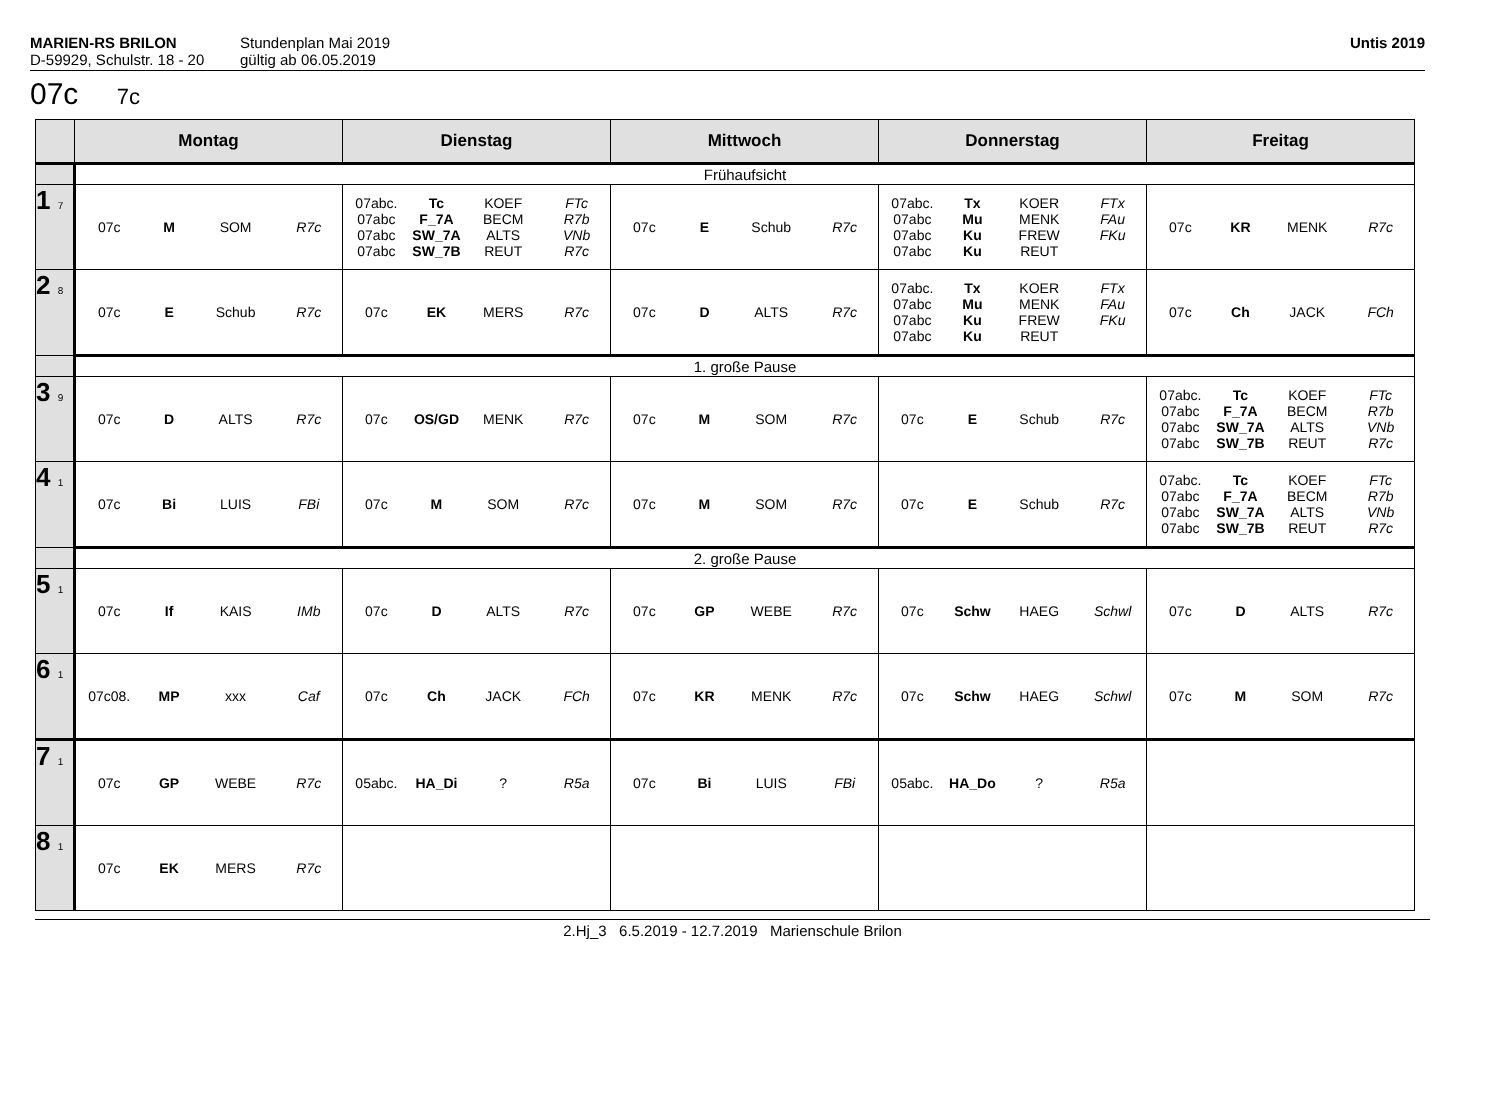MARIEN-RS BRILON
D-59929, Schulstr. 18 - 20
Stundenplan Mai 2019
gültig ab 06.05.2019
Untis 2019
07c 7c
| | Montag | Dienstag | Mittwoch | Donnerstag | Freitag |
| --- | --- | --- | --- | --- | --- |
| | Frühaufsicht | | | | |
| 1 7 | / 07c / M / SOM / R7c / | / 07abc. / Tc / KOEF / FTc / / 07abc / F_7A / BECM / R7b / / 07abc / SW_7A / ALTS / VNb / / 07abc / SW_7B / REUT / R7c / | / 07c / E / Schub / R7c / | / 07abc. / Tx / KOER / FTx / / 07abc / Mu / MENK / FAu / / 07abc / Ku / FREW / FKu / / 07abc / Ku / REUT / / | / 07c / KR / MENK / R7c / |
| 2 8 | / 07c / E / Schub / R7c / | / 07c / EK / MERS / R7c / | / 07c / D / ALTS / R7c / | / 07abc. / Tx / KOER / FTx / / 07abc / Mu / MENK / FAu / / 07abc / Ku / FREW / FKu / / 07abc / Ku / REUT / / | / 07c / Ch / JACK / FCh / |
| | 1. große Pause | | | | |
| 3 9 | / 07c / D / ALTS / R7c / | / 07c / OS/GD / MENK / R7c / | / 07c / M / SOM / R7c / | / 07c / E / Schub / R7c / | / 07abc. / Tc / KOEF / FTc / / 07abc / F_7A / BECM / R7b / / 07abc / SW_7A / ALTS / VNb / / 07abc / SW_7B / REUT / R7c / |
| 4 1 | / 07c / Bi / LUIS / FBi / | / 07c / M / SOM / R7c / | / 07c / M / SOM / R7c / | / 07c / E / Schub / R7c / | / 07abc. / Tc / KOEF / FTc / / 07abc / F_7A / BECM / R7b / / 07abc / SW_7A / ALTS / VNb / / 07abc / SW_7B / REUT / R7c / |
| | 2. große Pause | | | | |
| 5 1 | / 07c / If / KAIS / IMb / | / 07c / D / ALTS / R7c / | / 07c / GP / WEBE / R7c / | / 07c / Schw / HAEG / Schwl / | / 07c / D / ALTS / R7c / |
| 6 1 | / 07c08. / MP / xxx / Caf / | / 07c / Ch / JACK / FCh / | / 07c / KR / MENK / R7c / | / 07c / Schw / HAEG / Schwl / | / 07c / M / SOM / R7c / |
| 7 1 | / 07c / GP / WEBE / R7c / | / 05abc. / HA_Di / ? / R5a / | / 07c / Bi / LUIS / FBi / | / 05abc. / HA_Do / ? / R5a / | |
| 8 1 | / 07c / EK / MERS / R7c / | | | | |
2.Hj_3 6.5.2019 - 12.7.2019 Marienschule Brilon